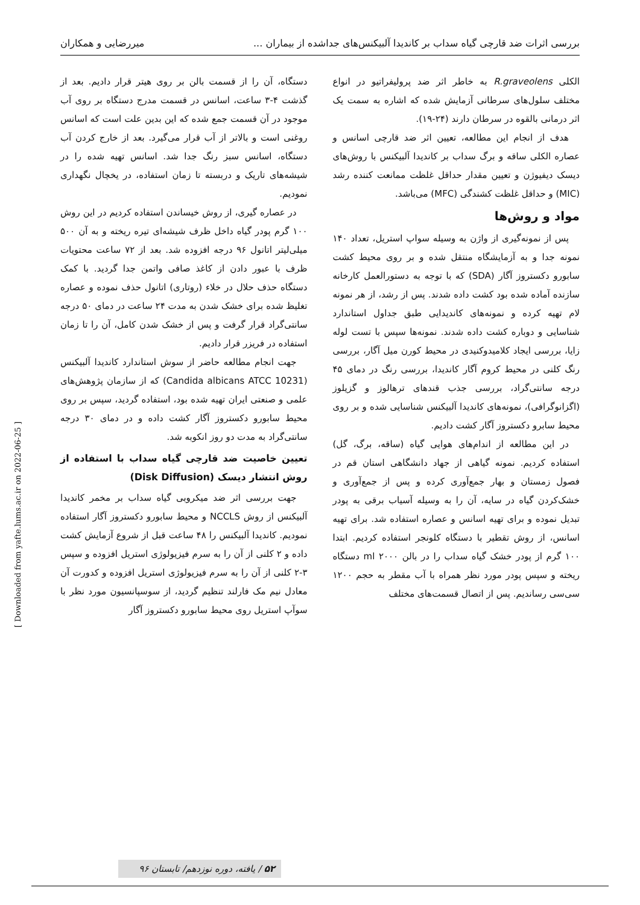بررسی اثرات ضد قارچی گیاه سداب بر کاندیدا آلبیکنس‌های جداشده از بیماران ... میررضایی و همکاران
الکلی R.graveolens به خاطر اثر ضد پرولیفراتیو در انواع مختلف سلول‌های سرطانی آزمایش شده که اشاره به سمت یک اثر درمانی بالقوه در سرطان دارند (۲۴-۱۹).
هدف از انجام این مطالعه، تعیین اثر ضد قارچی اسانس و عصاره الکلی ساقه و برگ سداب بر کاندیدا آلبیکنس با روش‌های دیسک دیفیوژن و تعیین مقدار حداقل غلظت ممانعت کننده رشد (MIC) و حداقل غلظت کشندگی (MFC) می‌باشد.
مواد و روش‌ها
پس از نمونه‌گیری از واژن به وسیله سواپ استریل، تعداد ۱۴۰ نمونه جدا و به آزمایشگاه منتقل شده و بر روی محیط کشت سابورو دکستروز آگار (SDA) که با توجه به دستورالعمل کارخانه سازنده آماده شده بود کشت داده شدند. پس از رشد، از هر نمونه لام تهیه کرده و نمونه‌های کاندیدایی طبق جداول استاندارد شناسایی و دوباره کشت داده شدند. نمونه‌ها سپس با تست لوله زایا، بررسی ایجاد کلامیدوکنیدی در محیط کورن میل آگار، بررسی رنگ کلنی در محیط کروم آگار کاندیدا، بررسی رنگ در دمای ۴۵ درجه سانتی‌گراد، بررسی جذب قندهای ترهالوز و گزیلوز (اگزانوگرافی)، نمونه‌های کاندیدا آلبیکنس شناسایی شده و بر روی محیط سابرو دکستروز آگار کشت دادیم.
در این مطالعه از اندام‌های هوایی گیاه (ساقه، برگ، گل) استفاده کردیم. نمونه گیاهی از جهاد دانشگاهی استان قم در فصول زمستان و بهار جمع‌آوری کرده و پس از جمع‌آوری و خشک‌کردن گیاه در سایه، آن را به وسیله آسیاب برقی به پودر تبدیل نموده و برای تهیه اسانس و عصاره استفاده شد. برای تهیه اسانس، از روش تقطیر با دستگاه کلونجر استفاده کردیم. ابتدا ۱۰۰ گرم از پودر خشک گیاه سداب را در بالن ml ۲۰۰۰ دستگاه ریخته و سپس پودر مورد نظر همراه با آب مقطر به حجم ۱۲۰۰ سی‌سی رساندیم. پس از اتصال قسمت‌های مختلف
دستگاه، آن را از قسمت بالن بر روی هیتر قرار دادیم. بعد از گذشت ۴-۳ ساعت، اسانس در قسمت مدرج دستگاه بر روی آب موجود در آن قسمت جمع شده که این بدین علت است که اسانس روغنی است و بالاتر از آب قرار می‌گیرد. بعد از خارج کردن آب دستگاه، اسانس سبز رنگ جدا شد. اسانس تهیه شده را در شیشه‌های تاریک و دربسته تا زمان استفاده، در یخچال نگهداری نمودیم.
در عصاره گیری، از روش خیساندن استفاده کردیم در این روش ۱۰۰ گرم پودر گیاه داخل ظرف شیشه‌ای تیره ریخته و به آن ۵۰۰ میلی‌لیتر اتانول ۹۶ درجه افزوده شد. بعد از ۷۲ ساعت محتویات ظرف با عبور دادن از کاغذ صافی واتمن جدا گردید. با کمک دستگاه حذف حلال در خلاء (روتاری) اتانول حذف نموده و عصاره تغلیظ شده برای خشک شدن به مدت ۲۴ ساعت در دمای ۵۰ درجه سانتی‌گراد قرار گرفت و پس از خشک شدن کامل، آن را تا زمان استفاده در فریزر قرار دادیم.
جهت انجام مطالعه حاضر از سوش استاندارد کاندیدا آلبیکنس (Candida albicans ATCC 10231) که از سازمان پژوهش‌های علمی و صنعتی ایران تهیه شده بود، استفاده گردید، سپس بر روی محیط سابورو دکستروز آگار کشت داده و در دمای ۳۰ درجه سانتی‌گراد به مدت دو روز انکوبه شد.
تعیین خاصیت ضد قارچی گیاه سداب با استفاده از روش انتشار دیسک (Disk Diffusion)
جهت بررسی اثر ضد میکروبی گیاه سداب بر مخمر کاندیدا آلبیکنس از روش NCCLS و محیط سابورو دکستروز آگار استفاده نمودیم. کاندیدا آلبیکنس را ۴۸ ساعت قبل از شروع آزمایش کشت داده و ۲ کلنی از آن را به سرم فیزیولوژی استریل افزوده و سپس ۳-۲ کلنی از آن را به سرم فیزیولوژی استریل افزوده و کدورت آن معادل نیم مک فارلند تنظیم گردید، از سوسپانسیون مورد نظر با سوآپ استریل روی محیط سابورو دکستروز آگار
[ Downloaded from yafte.lums.ac.ir on 2022-06-25 ]
۵۲ / یافته، دوره نوزدهم/ تابستان ۹۶